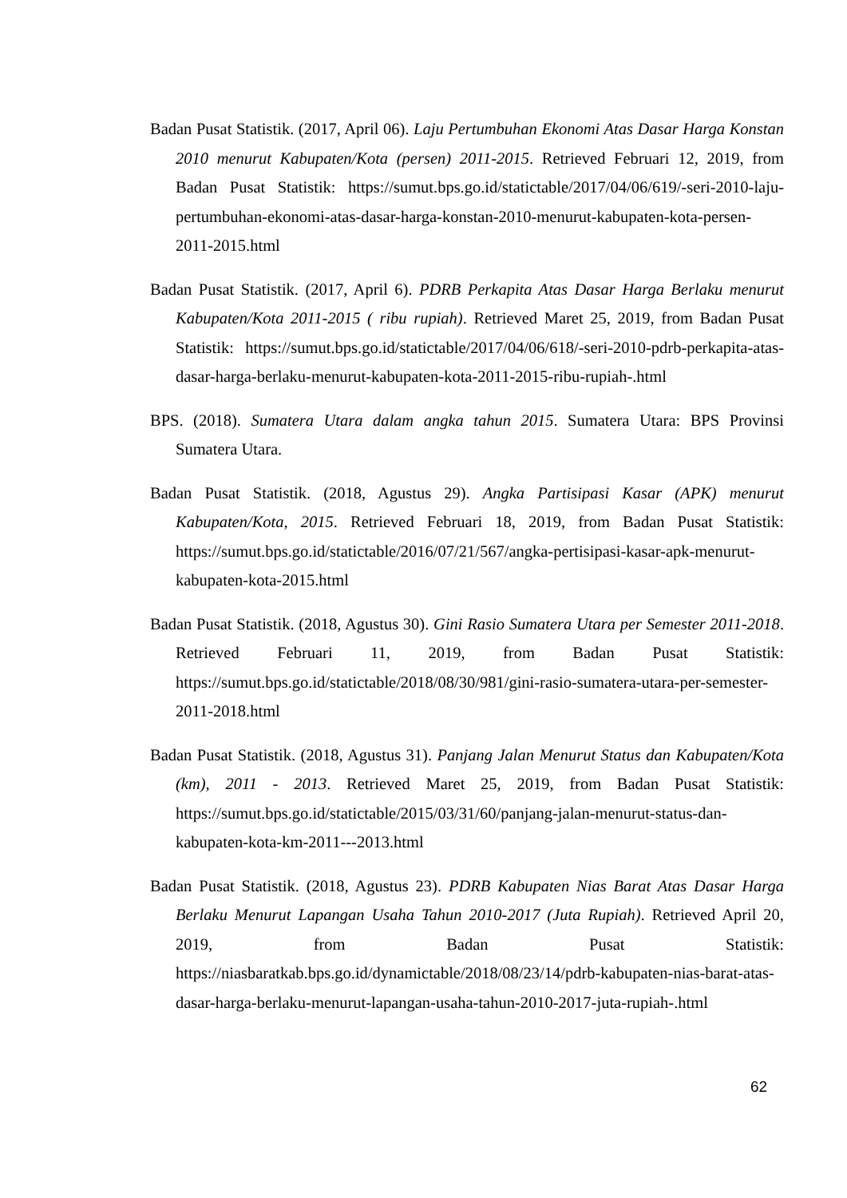Badan Pusat Statistik. (2017, April 06). Laju Pertumbuhan Ekonomi Atas Dasar Harga Konstan 2010 menurut Kabupaten/Kota (persen) 2011-2015. Retrieved Februari 12, 2019, from Badan Pusat Statistik: https://sumut.bps.go.id/statictable/2017/04/06/619/-seri-2010-laju-pertumbuhan-ekonomi-atas-dasar-harga-konstan-2010-menurut-kabupaten-kota-persen-2011-2015.html
Badan Pusat Statistik. (2017, April 6). PDRB Perkapita Atas Dasar Harga Berlaku menurut Kabupaten/Kota 2011-2015 ( ribu rupiah). Retrieved Maret 25, 2019, from Badan Pusat Statistik: https://sumut.bps.go.id/statictable/2017/04/06/618/-seri-2010-pdrb-perkapita-atas-dasar-harga-berlaku-menurut-kabupaten-kota-2011-2015-ribu-rupiah-.html
BPS. (2018). Sumatera Utara dalam angka tahun 2015. Sumatera Utara: BPS Provinsi Sumatera Utara.
Badan Pusat Statistik. (2018, Agustus 29). Angka Partisipasi Kasar (APK) menurut Kabupaten/Kota, 2015. Retrieved Februari 18, 2019, from Badan Pusat Statistik: https://sumut.bps.go.id/statictable/2016/07/21/567/angka-pertisipasi-kasar-apk-menurut-kabupaten-kota-2015.html
Badan Pusat Statistik. (2018, Agustus 30). Gini Rasio Sumatera Utara per Semester 2011-2018. Retrieved Februari 11, 2019, from Badan Pusat Statistik: https://sumut.bps.go.id/statictable/2018/08/30/981/gini-rasio-sumatera-utara-per-semester-2011-2018.html
Badan Pusat Statistik. (2018, Agustus 31). Panjang Jalan Menurut Status dan Kabupaten/Kota (km), 2011 - 2013. Retrieved Maret 25, 2019, from Badan Pusat Statistik: https://sumut.bps.go.id/statictable/2015/03/31/60/panjang-jalan-menurut-status-dan-kabupaten-kota-km-2011---2013.html
Badan Pusat Statistik. (2018, Agustus 23). PDRB Kabupaten Nias Barat Atas Dasar Harga Berlaku Menurut Lapangan Usaha Tahun 2010-2017 (Juta Rupiah). Retrieved April 20, 2019, from Badan Pusat Statistik: https://niasbaratkab.bps.go.id/dynamictable/2018/08/23/14/pdrb-kabupaten-nias-barat-atas-dasar-harga-berlaku-menurut-lapangan-usaha-tahun-2010-2017-juta-rupiah-.html
62